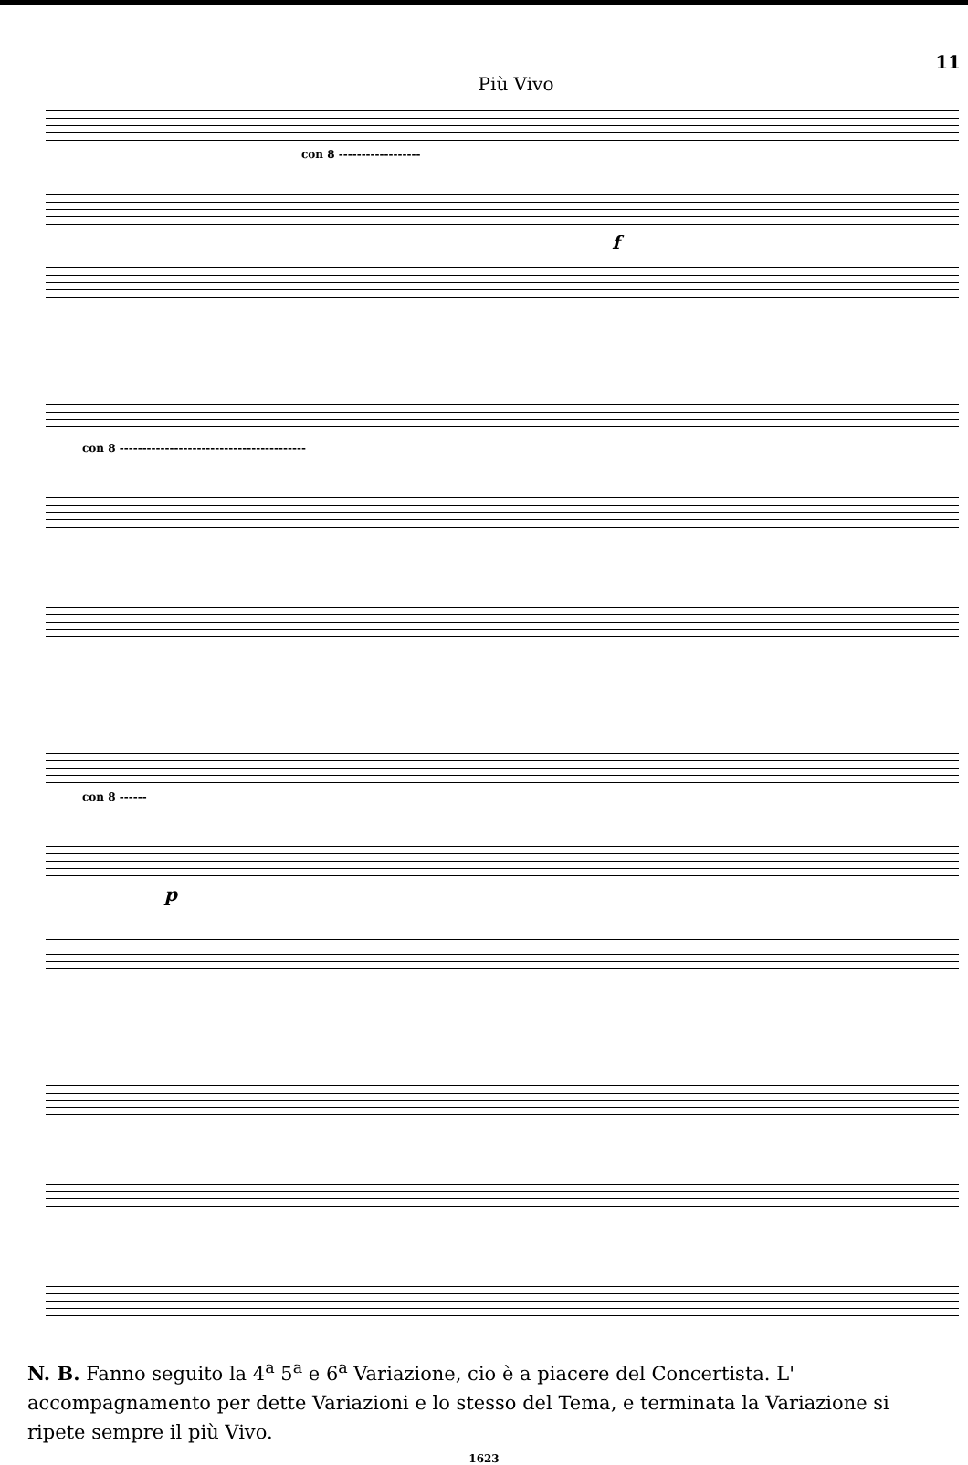11
Più Vivo
con 8 ------------------
f
con 8 -----------------------------------------
con 8 ------
p
N. B. Fanno seguito la 4<sup>a</sup> 5<sup>a</sup> e 6<sup>a</sup> Variazione, cio è a piacere del Concertista. L' accompagnamento per dette Variazioni e lo stesso del Tema, e terminata la Variazione si ripete sempre il più Vivo.
1623